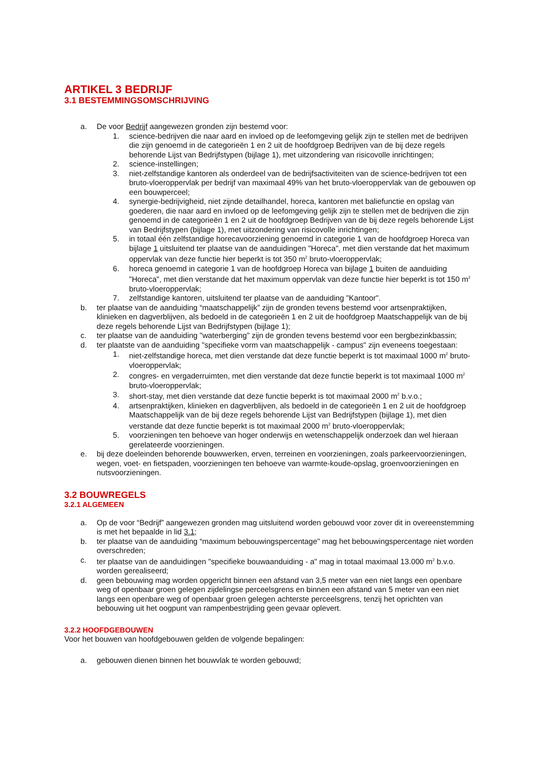ARTIKEL 3 BEDRIJF
3.1 BESTEMMINGSOMSCHRIJVING
a. De voor Bedrijf aangewezen gronden zijn bestemd voor:
1. science-bedrijven die naar aard en invloed op de leefomgeving gelijk zijn te stellen met de bedrijven die zijn genoemd in de categorieën 1 en 2 uit de hoofdgroep Bedrijven van de bij deze regels behorende Lijst van Bedrijfstypen (bijlage 1), met uitzondering van risicovolle inrichtingen;
2. science-instellingen;
3. niet-zelfstandige kantoren als onderdeel van de bedrijfsactiviteiten van de science-bedrijven tot een bruto-vloeroppervlak per bedrijf van maximaal 49% van het bruto-vloeroppervlak van de gebouwen op een bouwperceel;
4. synergie-bedrijvigheid, niet zijnde detailhandel, horeca, kantoren met baliefunctie en opslag van goederen, die naar aard en invloed op de leefomgeving gelijk zijn te stellen met de bedrijven die zijn genoemd in de categorieën 1 en 2 uit de hoofdgroep Bedrijven van de bij deze regels behorende Lijst van Bedrijfstypen (bijlage 1), met uitzondering van risicovolle inrichtingen;
5. in totaal één zelfstandige horecavoorziening genoemd in categorie 1 van de hoofdgroep Horeca van bijlage 1 uitsluitend ter plaatse van de aanduidingen "Horeca", met dien verstande dat het maximum oppervlak van deze functie hier beperkt is tot 350 m<sup>2</sup> bruto-vloeroppervlak;
6. horeca genoemd in categorie 1 van de hoofdgroep Horeca van bijlage 1 buiten de aanduiding "Horeca", met dien verstande dat het maximum oppervlak van deze functie hier beperkt is tot 150 m<sup>2</sup> bruto-vloeroppervlak;
7. zelfstandige kantoren, uitsluitend ter plaatse van de aanduiding "Kantoor".
b. ter plaatse van de aanduiding “maatschappelijk” zijn de gronden tevens bestemd voor artsenpraktijken, klinieken en dagverblijven, als bedoeld in de categorieën 1 en 2 uit de hoofdgroep Maatschappelijk van de bij deze regels behorende Lijst van Bedrijfstypen (bijlage 1);
c. ter plaatse van de aanduiding "waterberging" zijn de gronden tevens bestemd voor een bergbezinkbassin;
d. ter plaatste van de aanduiding "specifieke vorm van maatschappelijk - campus" zijn eveneens toegestaan:
1. niet-zelfstandige horeca, met dien verstande dat deze functie beperkt is tot maximaal 1000 m<sup>2</sup> bruto-vloeroppervlak;
2. congres- en vergaderruimten, met dien verstande dat deze functie beperkt is tot maximaal 1000 m<sup>2</sup> bruto-vloeroppervlak;
3. short-stay, met dien verstande dat deze functie beperkt is tot maximaal 2000 m<sup>2</sup> b.v.o.;
4. artsenpraktijken, klinieken en dagverblijven, als bedoeld in de categorieën 1 en 2 uit de hoofdgroep Maatschappelijk van de bij deze regels behorende Lijst van Bedrijfstypen (bijlage 1), met dien verstande dat deze functie beperkt is tot maximaal 2000 m<sup>2</sup> bruto-vloeroppervlak;
5. voorzieningen ten behoeve van hoger onderwijs en wetenschappelijk onderzoek dan wel hieraan gerelateerde voorzieningen.
e. bij deze doeleinden behorende bouwwerken, erven, terreinen en voorzieningen, zoals parkeervoorzieningen, wegen, voet- en fietspaden, voorzieningen ten behoeve van warmte-koude-opslag, groenvoorzieningen en nutsvoorzieningen.
3.2 BOUWREGELS
3.2.1 ALGEMEEN
a. Op de voor “Bedrijf” aangewezen gronden mag uitsluitend worden gebouwd voor zover dit in overeenstemming is met het bepaalde in lid 3.1;
b. ter plaatse van de aanduiding “maximum bebouwingspercentage" mag het bebouwingspercentage niet worden overschreden;
c. ter plaatse van de aanduidingen "specifieke bouwaanduiding - a" mag in totaal maximaal 13.000 m<sup>2</sup> b.v.o. worden gerealiseerd;
d. geen bebouwing mag worden opgericht binnen een afstand van 3,5 meter van een niet langs een openbare weg of openbaar groen gelegen zijdelingse perceelsgrens en binnen een afstand van 5 meter van een niet langs een openbare weg of openbaar groen gelegen achterste perceelsgrens, tenzij het oprichten van bebouwing uit het oogpunt van rampenbestrijding geen gevaar oplevert.
3.2.2 HOOFDGEBOUWEN
Voor het bouwen van hoofdgebouwen gelden de volgende bepalingen:
a. gebouwen dienen binnen het bouwvlak te worden gebouwd;